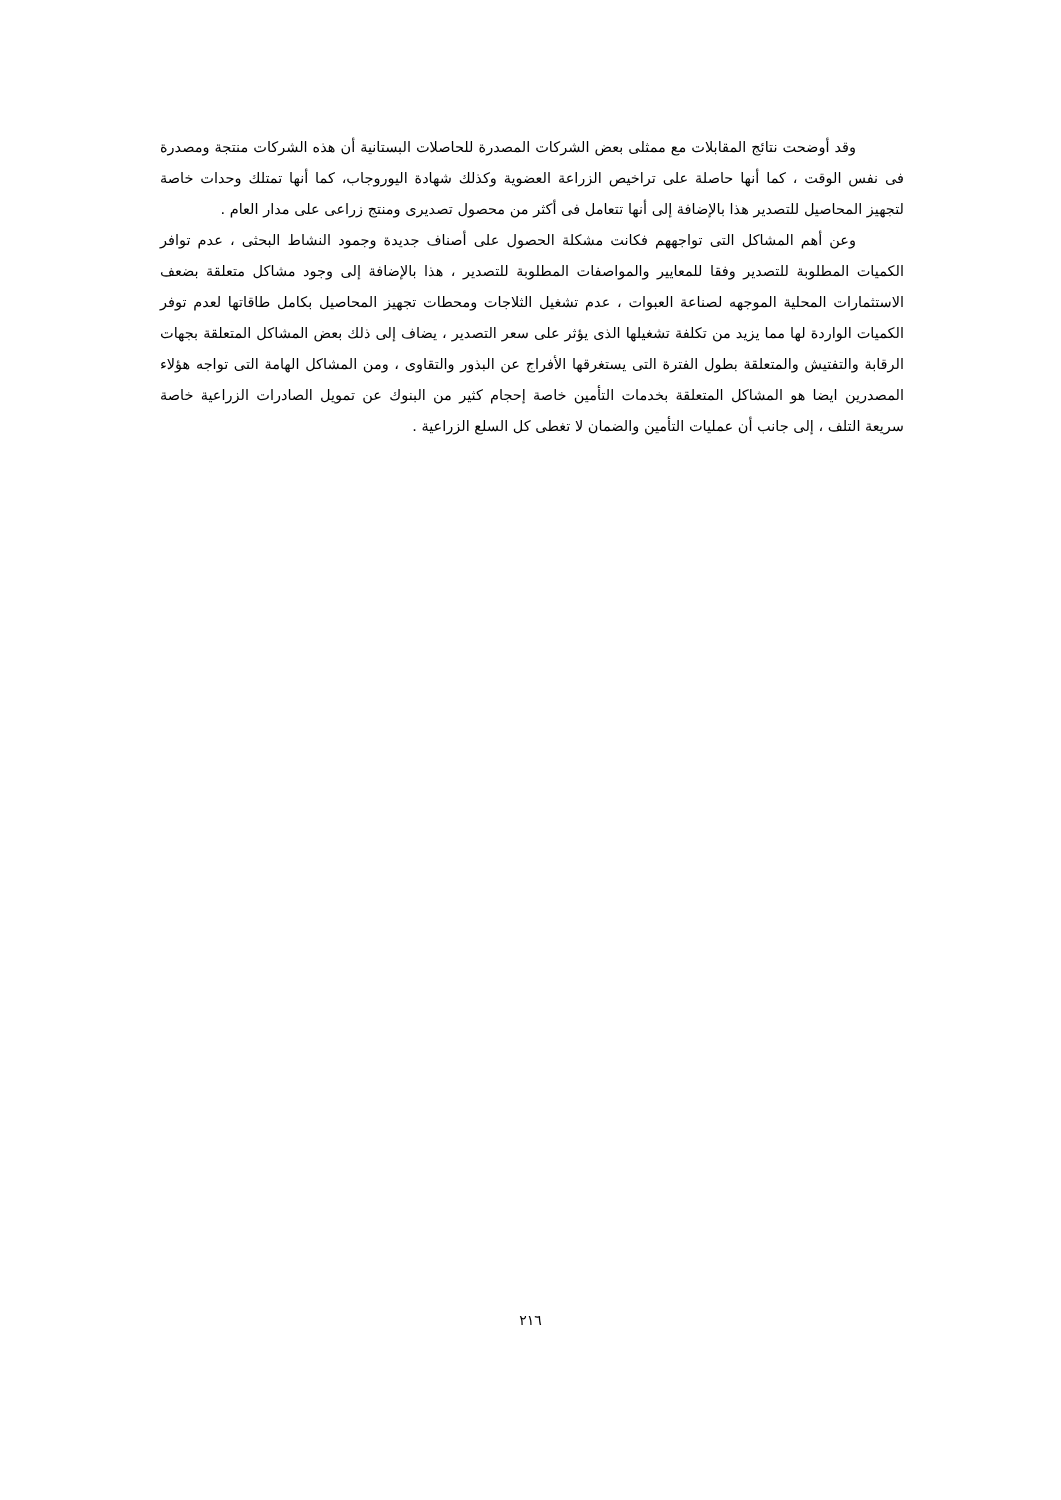وقد أوضحت نتائج المقابلات مع ممثلى بعض الشركات المصدرة للحاصلات البستانية أن هذه الشركات منتجة ومصدرة فى نفس الوقت ، كما أنها حاصلة على تراخيص الزراعة العضوية وكذلك شهادة اليوروجاب، كما أنها تمتلك وحدات خاصة لتجهيز المحاصيل للتصدير هذا بالإضافة إلى أنها تتعامل فى أكثر من محصول تصديرى ومنتج زراعى على مدار العام .
وعن أهم المشاكل التى تواجههم فكانت مشكلة الحصول على أصناف جديدة وجمود النشاط البحثى ، عدم توافر الكميات المطلوبة للتصدير وفقا للمعايير والمواصفات المطلوبة للتصدير ، هذا بالإضافة إلى وجود مشاكل متعلقة بضعف الاستثمارات المحلية الموجهه لصناعة العبوات ، عدم تشغيل الثلاجات ومحطات تجهيز المحاصيل بكامل طاقاتها لعدم توفر الكميات الواردة لها مما يزيد من تكلفة تشغيلها الذى يؤثر على سعر التصدير ، يضاف إلى ذلك بعض المشاكل المتعلقة بجهات الرقابة والتفتيش والمتعلقة بطول الفترة التى يستغرقها الأفراج عن البذور والتقاوى ، ومن المشاكل الهامة التى تواجه هؤلاء المصدرين ايضا هو المشاكل المتعلقة بخدمات التأمين خاصة إحجام كثير من البنوك عن تمويل الصادرات الزراعية خاصة سريعة التلف ، إلى جانب أن عمليات التأمين والضمان لا تغطى كل السلع الزراعية .
٢١٦